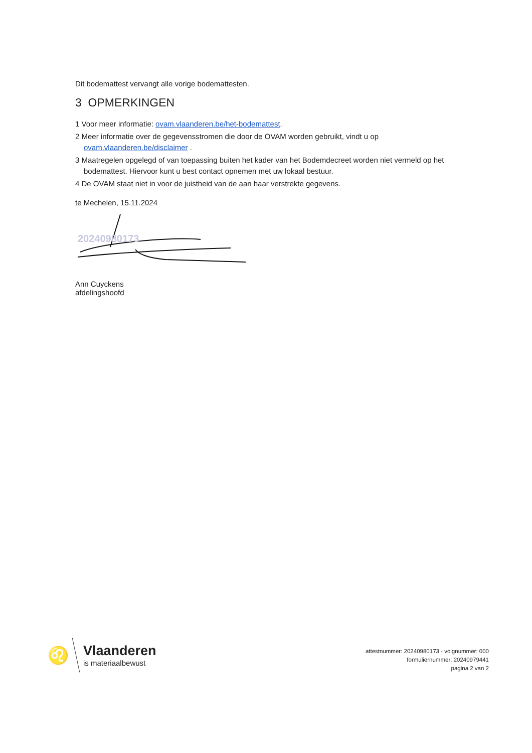Dit bodemattest vervangt alle vorige bodemattesten.
3 OPMERKINGEN
1 Voor meer informatie: ovam.vlaanderen.be/het-bodemattest.
2 Meer informatie over de gegevensstromen die door de OVAM worden gebruikt, vindt u op ovam.vlaanderen.be/disclaimer .
3 Maatregelen opgelegd of van toepassing buiten het kader van het Bodemdecreet worden niet vermeld op het bodemattest. Hiervoor kunt u best contact opnemen met uw lokaal bestuur.
4 De OVAM staat niet in voor de juistheid van de aan haar verstrekte gegevens.
te Mechelen, 15.11.2024
20240980173
Ann Cuyckens
afdelingshoofd
♌
Vlaanderen
is materiaalbewust
attestnummer: 20240980173 - volgnummer: 000
formuliernummer: 20240979441
pagina 2 van 2